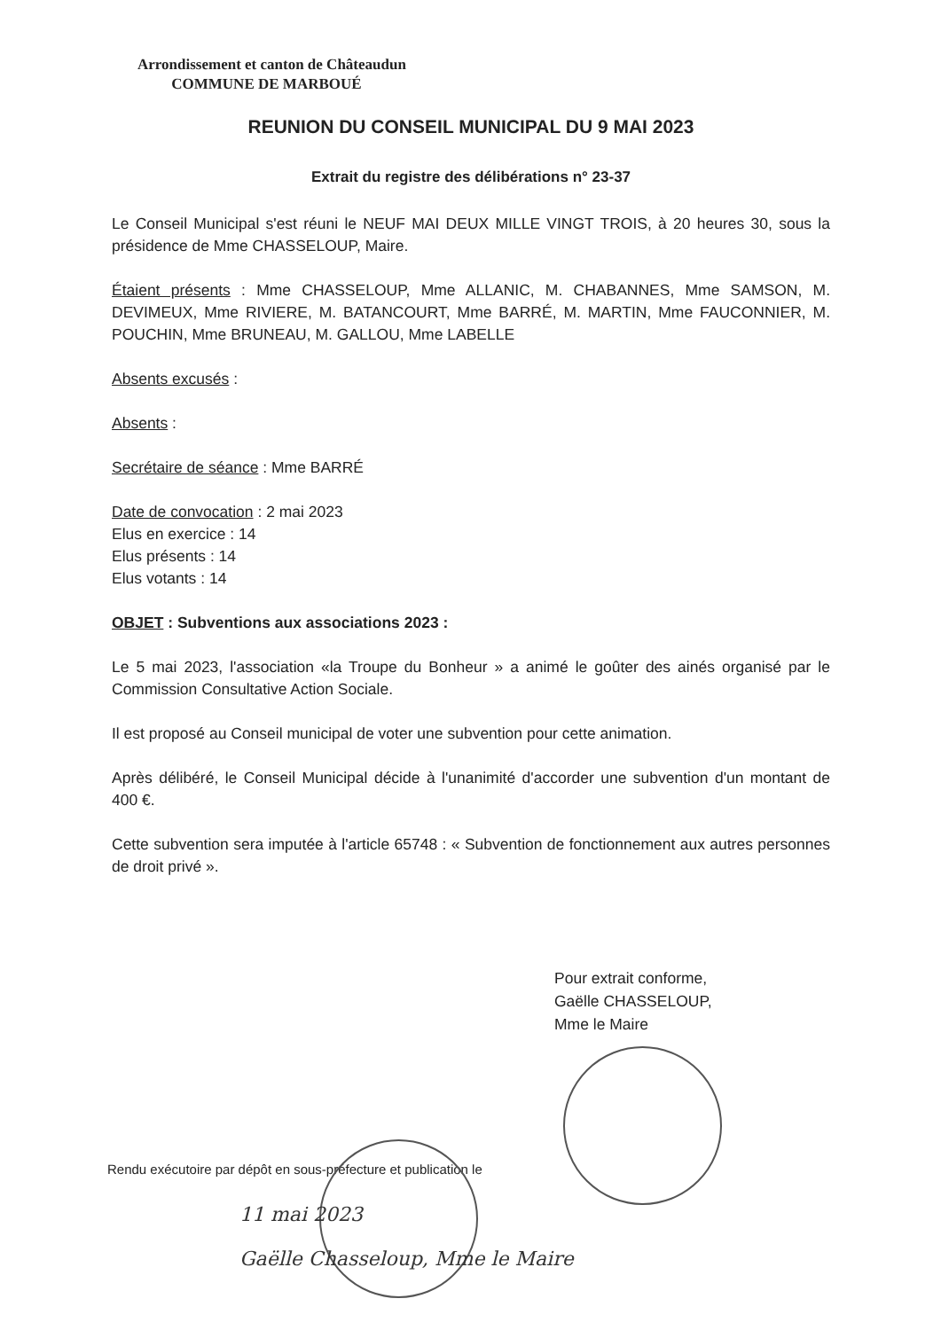Arrondissement et canton de Châteaudun
COMMUNE DE MARBOUÉ
REUNION DU CONSEIL MUNICIPAL DU 9 MAI 2023
Extrait du registre des délibérations n° 23-37
Le Conseil Municipal s'est réuni le NEUF MAI DEUX MILLE VINGT TROIS, à 20 heures 30, sous la présidence de Mme CHASSELOUP, Maire.
Étaient présents : Mme CHASSELOUP, Mme ALLANIC, M. CHABANNES, Mme SAMSON, M. DEVIMEUX, Mme RIVIERE, M. BATANCOURT, Mme BARRÉ, M. MARTIN, Mme FAUCONNIER, M. POUCHIN, Mme BRUNEAU, M. GALLOU, Mme LABELLE
Absents excusés :
Absents :
Secrétaire de séance : Mme BARRÉ
Date de convocation : 2 mai 2023
Elus en exercice : 14
Elus présents : 14
Elus votants : 14
OBJET : Subventions aux associations 2023 :
Le 5 mai 2023, l'association «la Troupe du Bonheur » a animé le goûter des ainés organisé par le Commission Consultative Action Sociale.
Il est proposé au Conseil municipal de voter une subvention pour cette animation.
Après délibéré, le Conseil Municipal décide à l'unanimité d'accorder une subvention d'un montant de 400 €.
Cette subvention sera imputée à l'article 65748 : « Subvention de fonctionnement aux autres personnes de droit privé ».
Pour extrait conforme,
Gaëlle CHASSELOUP,
Mme le Maire
Rendu exécutoire par dépôt en sous-préfecture et publication le
11 mai 2023
Gaëlle Chasseloup, Mme le Maire